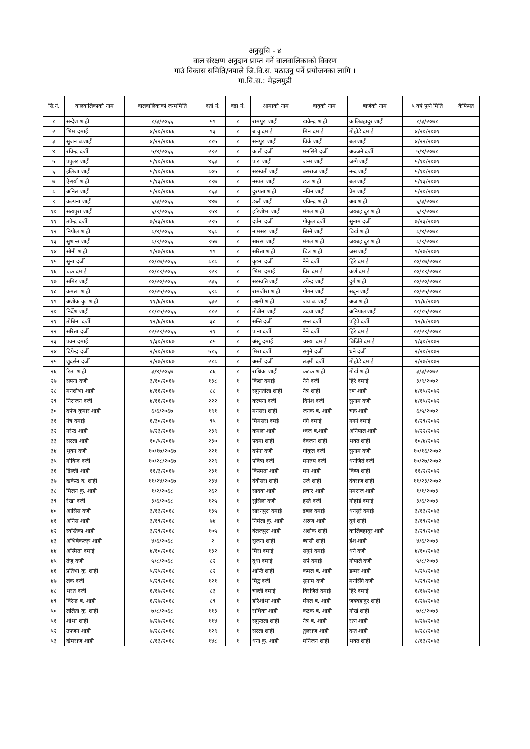अनुसुचि - ४
वाल संरक्षण अनुदान प्राप्त गर्ने वालवालिकाको विवरण
गाउं विकास समिति/नपाले जि.वि.स. पठाउनु पर्ने प्रयोजनका लागि ।
गा.वि.स.: मेहलमुडी
| सि.नं. | वालवालिकाको नाम | वालवालिकाको जन्ममिति | दर्ता नं. | वडा नं. | आमाको नाम | वावुको नाम | बाजेको नाम | ५ वर्ष पुग्ने मिति | कैफियत |
| --- | --- | --- | --- | --- | --- | --- | --- | --- | --- |
| १ | सन्देश शाही | १/३/२०६६ | ५९ | १ | रामपुरा शाही | खकेन्द्र शाही | कालिबहादुर शाही | १/३/२०७१ | |
| २ | भिम दमाई | ४/२०/२०६६ | ९३ | १ | बाचु दमाई | मिन दमाई | गोहोडे दमाई | ४/२०/२०७१ | |
| ३ | सुजन ब.शाही | ४/२२/२०६६ | ११५ | १ | सनपुरा शाही | विर्क शाही | बल शाही | ४/२२/२०७१ | |
| ४ | रविन्द्र दर्जी | ५/४/२०६६ | २९२ | १ | काली दर्जी | मनसिंगे दर्जी | अज्जने दर्जी | ५/४/२०७१ | |
| ५ | पपुलर शाही | ५/१०/२०६६ | ४६३ | १ | पारा शाही | जन्म शाही | जग्गे शाही | ५/१०/२०७१ | |
| ६ | इलिजा शाही | ५/१०/२०६६ | ८०५ | १ | सरस्वती शाही | बसराज शाही | नन्द शाही | ५/१०/२०७१ | |
| ७ | ऐश्वर्या शाही | ५/१३/२०६६ | १९७ | १ | नस्पता शाही | छत्र शाही | बल शाही | ५/१३/२०७१ | |
| ८ | अनिल शाही | ५/२०/२०६६ | १६३ | १ | दुरपता शाही | नविन शाही | प्रेम शाही | ५/२०/२०७१ | |
| ९ | कल्पना शाही | ६/३/२०६६ | ४४७ | १ | डब्ली शाही | एकिन्द्र शाही | अग्र शाही | ६/३/२०७१ | |
| १० | सत्यपुरा शाही | ६/९/२०६६ | ९५४ | १ | हरिशोभा शाही | मंगल शाही | जयबहादुर शाही | ६/९/२०७१ | |
| ११ | तपेन्द्र दर्जी | ७/२३/२०६६ | २९५ | १ | दर्पना दर्जी | गोकुल दर्जी | सुनाम दर्जी | ७/२३/२०७१ | |
| १२ | निपौल शाही | ८/४/२०६६ | ४६८ | १ | नामसरा शाही | बिस्ने शाही | विर्ख शाही | ८/४/२०७१ | |
| १३ | सुशान्त शाही | ८/९/२०६६ | ९५७ | १ | सारसा शाही | मंगल शाही | जयबहादुर शाही | ८/९/२०७१ | |
| १४ | सोनी शाही | ९/२७/२०६६ | ९९ | १ | सरिता शाही | चित्र शाही | जस शाही | ९/२७/२०७१ | |
| १५ | सुना दर्जी | १०/१७/२०६६ | ८१८ | १ | कृष्ना दर्जी | नैने दर्जी | हिरे दमाई | १०/१७/२०७१ | |
| १६ | चक्र दमाई | १०/१९/२०६६ | ९२९ | १ | भिमा दमाई | विर दमाई | कर्ण दमाई | १०/१९/२०७१ | |
| १७ | समिर शाही | १०/२०/२०६६ | २३६ | १ | सरस्वति शाही | उपेन्द्र शाही | दुर्ग शाही | १०/२०/२०७१ | |
| १८ | कमला शाही | १०/२५/२०६६ | ६९८ | १ | रामजीरा शाही | गोगन शाही | सदृन शाही | १०/२५/२०७१ | |
| १९ | अशोक कु. शाही | ११/६/२०६६ | ६३२ | १ | लक्ष्मी शाही | जय ब. शाही | अज शाही | ११/६/२०७१ | |
| २० | निर्देश शाही | ११/१५/२०६६ | ११२ | १ | तोबीना शाही | उदया शाही | अनिपाल शाही | ११/१५/२०७१ | |
| २१ | तोबिना दर्जी | १२/६/२०६६ | ३८ | १ | सन्ति दर्जी | सन्त दर्जी | पट्टिपे दर्जी | १२/६/२०७१ | |
| २२ | सरिता दर्जी | १२/२९/२०६६ | २१ | १ | पाना दर्जी | नैने दर्जी | हिरे दमाई | १२/२९/२०७१ | |
| २३ | पवन दमाई | १/३०/२०६७ | ८५ | १ | अंखु दमाई | चख्या दमाई | बिर्जिते दमाई | १/३०/२०७२ | |
| २४ | दिपेन्द्र दर्जी | २/२०/२०६७ | ५१६ | १ | मिरा दर्जी | सगुने दर्जी | धने दर्जी | २/२०/२०७२ | |
| २५ | शुदर्सन दर्जी | २/२७/२०६७ | २१८ | १ | अस्ती दर्जी | लक्ष्मी दर्जी | गोहोडे दमाई | २/२७/२०७२ | |
| २६ | रिता शाही | ३/४/२०६७ | ८६ | १ | राधिका शाही | कटक शाही | गोर्ख शाही | ३/३/२०७२ | |
| २७ | सपना दर्जी | ३/१०/२०६७ | १३८ | १ | किशा दमाई | नैने दर्जी | हिरे दमाई | ३/९/२०७२ | |
| २८ | मनशोभा शाही | ४/१६/२०६७ | ८८ | १ | सगुनतोला शाही | नेत्र शाही | रण शाही | ४/१५/२०७२ | |
| २९ | निराजन दर्जी | ४/१६/२०६७ | २२२ | १ | कल्पना दर्जी | दिनेश दर्जी | सुनाम दर्जी | ४/१५/२०७२ | |
| ३० | दर्पण कुमार शाही | ६/६/२०६७ | १९१ | १ | मनसरा शाही | जनक ब. शाही | चक्र शाही | ६/५/२०७२ | |
| ३१ | नेत्र दमाई | ६/३०/२०६७ | ९५ | १ | मिमसरा दमई | गंगे दमाई | गगने दमाई | ६/२९/२०७२ | |
| ३२ | नरेन्द्र शाही | ७/२३/२०६७ | २३९ | १ | कमला शाही | ध्वज ब.शाही | अनिपाल शाही | ७/२२/२०७२ | |
| ३३ | सरला शाही | १०/५/२०६७ | २३० | १ | पदमा शाही | देवजन शाही | भक्त शाही | १०/४/२०७२ | |
| ३४ | भुवन दर्जी | १०/१७/२०६७ | २२१ | १ | दर्पना दर्जी | गोकुल दर्जी | सुनाम दर्जी | १०/१६/२०७२ | |
| ३५ | गोबिन्द दर्जी | १०/२८/२०६७ | २२९ | १ | पवित्रा दर्जी | मनरुप दर्जी | धनजिते दर्जी | १०/२७/२०७२ | |
| ३६ | डिल्ली शाही | ११/३/२०६७ | २३१ | १ | किस्मता शाही | मन शाही | विष्ण शाही | ११/२/२०७२ | |
| ३७ | खकेन्द्र ब. शाही | ११/२४/२०६७ | २३४ | १ | देवीसरा शाही | उर्ज शाही | देवराज शाही | ११/२३/२०७२ | |
| ३८ | मिलन कु. शाही | १/२/२०६८ | २६२ | १ | सादवा शाही | प्रचार शाही | नमराज शाही | १/१/२०७३ | |
| ३९ | रेखा दर्जी | ३/६/२०६८ | १२५ | १ | सुसिला दर्जी | हस्ते दर्जी | गोहोडे दमाई | ३/६/२०७३ | |
| ४० | आसिस दर्जी | ३/१३/२०६८ | १३५ | १ | सारनपुरा दमाई | डबल दमाई | धनसुरे दमाई | ३/१३/२०७३ | |
| ४१ | अनिस शाही | ३/१९/२०६८ | ७४ | १ | निर्मला कु. शाही | अरुण शाही | दुर्ग शाही | ३/१९/२०७३ | |
| ४२ | स्वस्तिका शाही | ३/२९/२०६८ | १०५ | १ | बेलजपुरा शाही | अशोक शाही | कालिबहादुर शाही | ३/२९/२०७३ | |
| ४३ | अभिषेकजङ्ग शाही | ४/६/२०६८ | २ | १ | सृजना शाही | ब्यासी शाही | हंश शाही | ४/६/२०७३ | |
| ४४ | अस्मिता दमाई | ४/१०/२०६८ | १३२ | १ | मिरा दमाई | सगुने दमाई | धने दर्जी | ४/१०/२०७३ | |
| ४५ | तेजु दर्जी | ५/८/२०६८ | ८२ | १ | दुधा दमाई | सर्पे दमाई | गोपाले दर्जी | ५/८/२०७३ | |
| ४६ | प्रतिभा कु. शाही | ५/२५/२०६८ | ८२ | १ | शान्ति शाही | कमल ब. शाही | डम्मर शाही | ५/२५/२०७३ | |
| ४७ | लंक दर्जी | ५/२९/२०६८ | १२१ | १ | मिठु दर्जी | सुनाम दर्जी | मनसिंगे दर्जी | ५/२९/२०७३ | |
| ४८ | भरत दर्जी | ६/१७/२०६८ | ८३ | १ | चल्ली दमाई | बिरजिते दमाई | हिरे दमाई | ६/१७/२०७३ | |
| ४९ | विरेन्द्र ब. शाही | ६/२७/२०६८ | ८९ | १ | हरिशोभा शाही | मंगल ब. शाही | जयबहादुर शाही | ६/२७/२०७३ | |
| ५० | ललिता कु. शाही | ७/८/२०६८ | ११३ | १ | राधिका शाही | कटक ब. शाही | गोर्ख शाही | ७/८/२०७३ | |
| ५१ | शोभा शाही | ७/२७/२०६८ | ११४ | १ | सगुन्तला शाही | नेत्र ब. शाही | रत्न शाही | ७/२७/२०७३ | |
| ५२ | उपजन शाही | ७/२८/२०६८ | १२९ | १ | सरला शाही | तुलराज शाही | दन्त शाही | ७/२८/२०७३ | |
| ५३ | खेमराज शाही | ८/१३/२०६८ | १४८ | १ | धना कु. शाही | मनिजन शाही | भक्त शाही | ८/१३/२०७३ | |